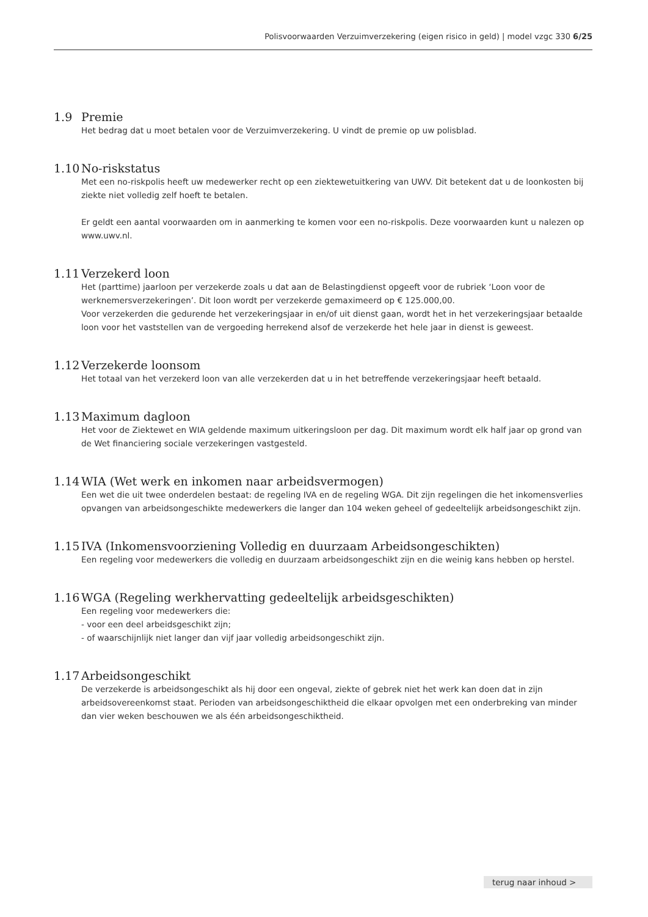Polisvoorwaarden Verzuimverzekering (eigen risico in geld) | model vzgc 330 6/25
1.9 Premie
Het bedrag dat u moet betalen voor de Verzuimverzekering. U vindt de premie op uw polisblad.
1.10 No-riskstatus
Met een no-riskpolis heeft uw medewerker recht op een ziektewetuitkering van UWV. Dit betekent dat u de loonkosten bij ziekte niet volledig zelf hoeft te betalen.
Er geldt een aantal voorwaarden om in aanmerking te komen voor een no-riskpolis. Deze voorwaarden kunt u nalezen op www.uwv.nl.
1.11 Verzekerd loon
Het (parttime) jaarloon per verzekerde zoals u dat aan de Belastingdienst opgeeft voor de rubriek ‘Loon voor de werknemersverzekeringen’. Dit loon wordt per verzekerde gemaximeerd op € 125.000,00.
Voor verzekerden die gedurende het verzekeringsjaar in en/of uit dienst gaan, wordt het in het verzekeringsjaar betaalde loon voor het vaststellen van de vergoeding herrekend alsof de verzekerde het hele jaar in dienst is geweest.
1.12 Verzekerde loonsom
Het totaal van het verzekerd loon van alle verzekerden dat u in het betreffende verzekeringsjaar heeft betaald.
1.13 Maximum dagloon
Het voor de Ziektewet en WIA geldende maximum uitkeringsloon per dag. Dit maximum wordt elk half jaar op grond van de Wet financiering sociale verzekeringen vastgesteld.
1.14 WIA (Wet werk en inkomen naar arbeidsvermogen)
Een wet die uit twee onderdelen bestaat: de regeling IVA en de regeling WGA. Dit zijn regelingen die het inkomensverlies opvangen van arbeidsongeschikte medewerkers die langer dan 104 weken geheel of gedeeltelijk arbeidsongeschikt zijn.
1.15 IVA (Inkomensvoorziening Volledig en duurzaam Arbeidsongeschikten)
Een regeling voor medewerkers die volledig en duurzaam arbeidsongeschikt zijn en die weinig kans hebben op herstel.
1.16 WGA (Regeling werkhervatting gedeeltelijk arbeidsgeschikten)
Een regeling voor medewerkers die:
- voor een deel arbeidsgeschikt zijn;
- of waarschijnlijk niet langer dan vijf jaar volledig arbeidsongeschikt zijn.
1.17 Arbeidsongeschikt
De verzekerde is arbeidsongeschikt als hij door een ongeval, ziekte of gebrek niet het werk kan doen dat in zijn arbeidsovereenkomst staat. Perioden van arbeidsongeschiktheid die elkaar opvolgen met een onderbreking van minder dan vier weken beschouwen we als één arbeidsongeschiktheid.
terug naar inhoud >